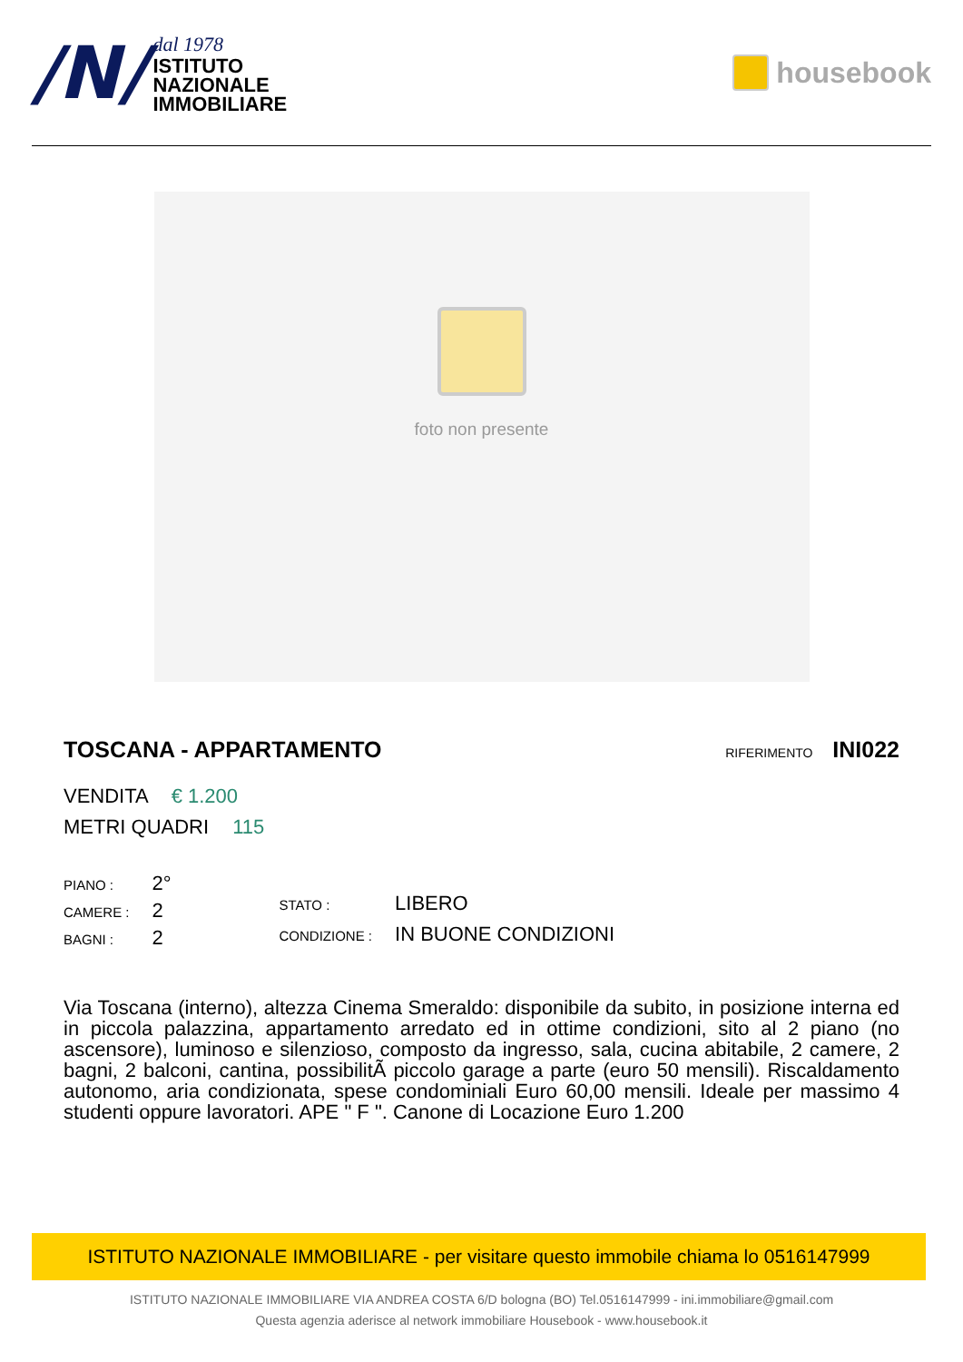/N/
dal 1978
ISTITUTO
NAZIONALE
IMMOBILIARE
housebook
foto non presente
TOSCANA - APPARTAMENTO RIFERIMENTO INI022
VENDITA € 1.200
METRI QUADRI 115
| PIANO : | 2° |
| CAMERE : | 2 |
| BAGNI : | 2 |
| STATO : | LIBERO |
| CONDIZIONE : | IN BUONE CONDIZIONI |
Via Toscana (interno), altezza Cinema Smeraldo: disponibile da subito, in posizione interna ed in piccola palazzina, appartamento arredato ed in ottime condizioni, sito al 2 piano (no ascensore), luminoso e silenzioso, composto da ingresso, sala, cucina abitabile, 2 camere, 2 bagni, 2 balconi, cantina, possibilitÃ piccolo garage a parte (euro 50 mensili). Riscaldamento autonomo, aria condizionata, spese condominiali Euro 60,00 mensili. Ideale per massimo 4 studenti oppure lavoratori. APE " F ". Canone di Locazione Euro 1.200
ISTITUTO NAZIONALE IMMOBILIARE - per visitare questo immobile chiama lo 0516147999
ISTITUTO NAZIONALE IMMOBILIARE VIA ANDREA COSTA 6/D bologna (BO) Tel.0516147999 - ini.immobiliare@gmail.com
Questa agenzia aderisce al network immobiliare Housebook - www.housebook.it